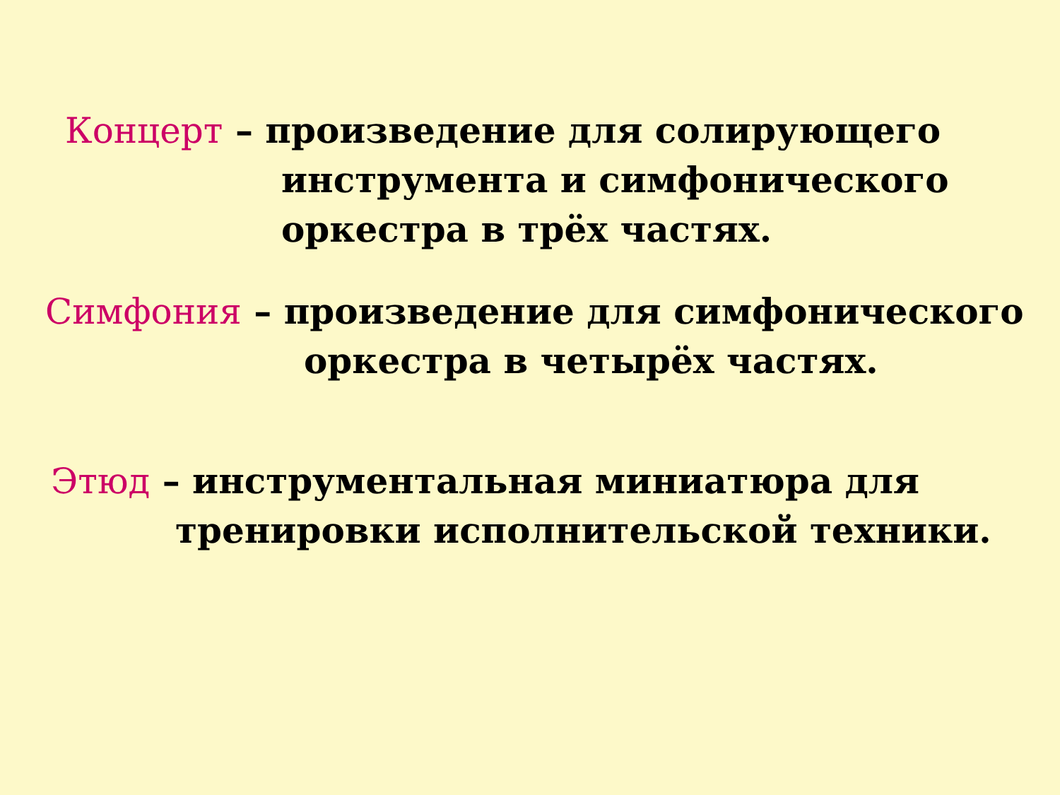Концерт – произведение для солирующего
инструмента и симфонического
оркестра в трёх частях.
Симфония – произведение для симфонического
оркестра в четырёх частях.
Этюд – инструментальная миниатюра для
тренировки исполнительской техники.